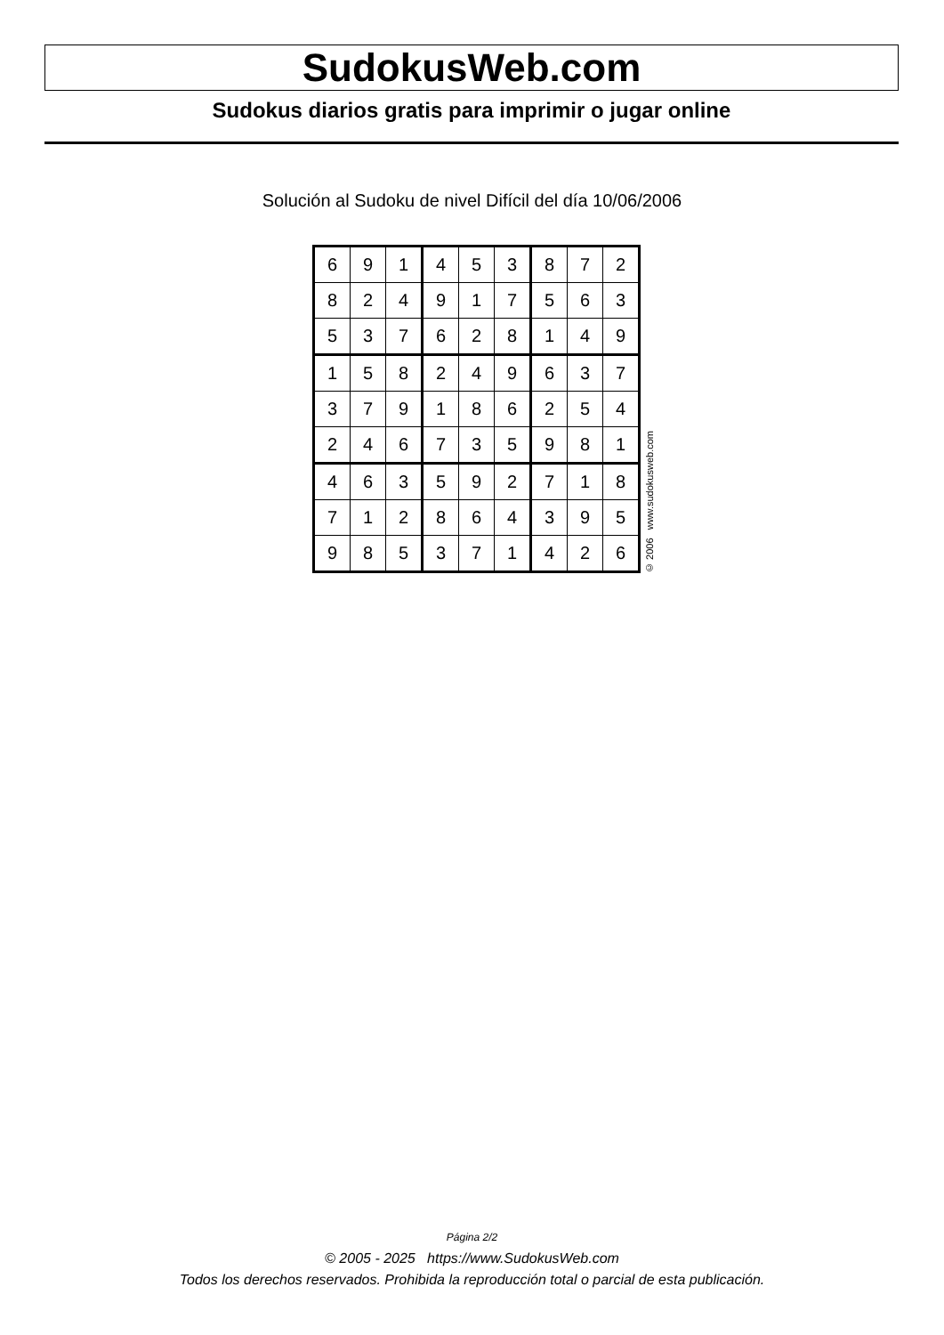SudokusWeb.com
Sudokus diarios gratis para imprimir o jugar online
Solución al Sudoku de nivel Difícil del día 10/06/2006
| 6 | 9 | 1 | 4 | 5 | 3 | 8 | 7 | 2 |
| 8 | 2 | 4 | 9 | 1 | 7 | 5 | 6 | 3 |
| 5 | 3 | 7 | 6 | 2 | 8 | 1 | 4 | 9 |
| 1 | 5 | 8 | 2 | 4 | 9 | 6 | 3 | 7 |
| 3 | 7 | 9 | 1 | 8 | 6 | 2 | 5 | 4 |
| 2 | 4 | 6 | 7 | 3 | 5 | 9 | 8 | 1 |
| 4 | 6 | 3 | 5 | 9 | 2 | 7 | 1 | 8 |
| 7 | 1 | 2 | 8 | 6 | 4 | 3 | 9 | 5 |
| 9 | 8 | 5 | 3 | 7 | 1 | 4 | 2 | 6 |
© 2006 www.sudokusweb.com
Página 2/2
© 2005 - 2025 https://www.SudokusWeb.com
Todos los derechos reservados. Prohibida la reproducción total o parcial de esta publicación.